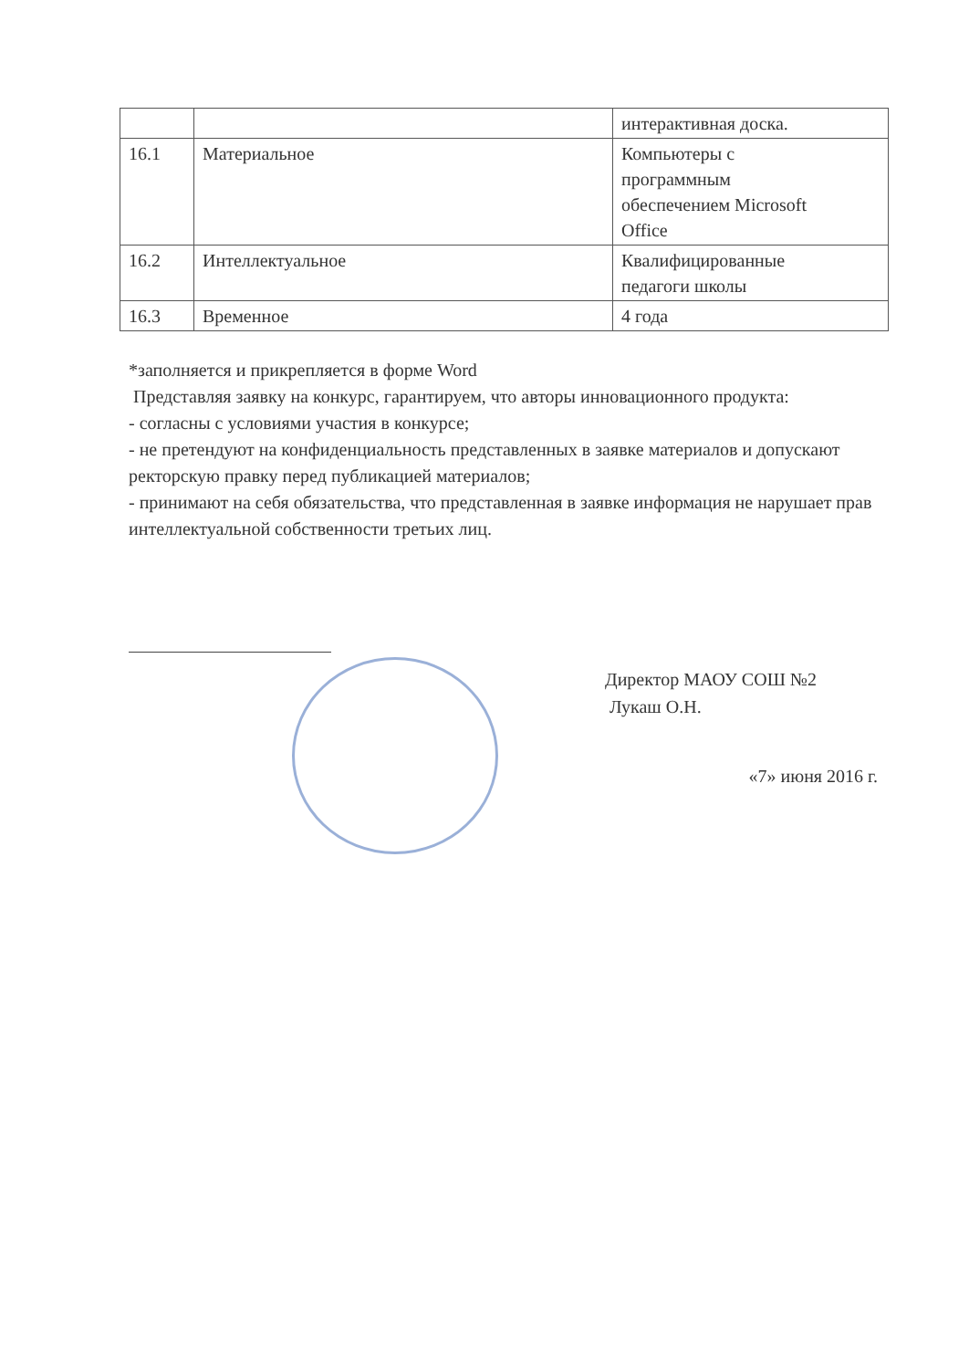| | | интерактивная доска. |
| 16.1 | Материальное | Компьютеры с программным обеспечением Microsoft Office |
| 16.2 | Интеллектуальное | Квалифицированные педагоги школы |
| 16.3 | Временное | 4 года |
*заполняется и прикрепляется в форме Word
Представляя заявку на конкурс, гарантируем, что авторы инновационного продукта:
- согласны с условиями участия в конкурсе;
- не претендуют на конфиденциальность представленных в заявке материалов и допускают ректорскую правку перед публикацией материалов;
- принимают на себя обязательства, что представленная в заявке информация не нарушает прав интеллектуальной собственности третьих лиц.
Директор МАОУ СОШ №2
Лукаш О.Н.
«7» июня 2016 г.